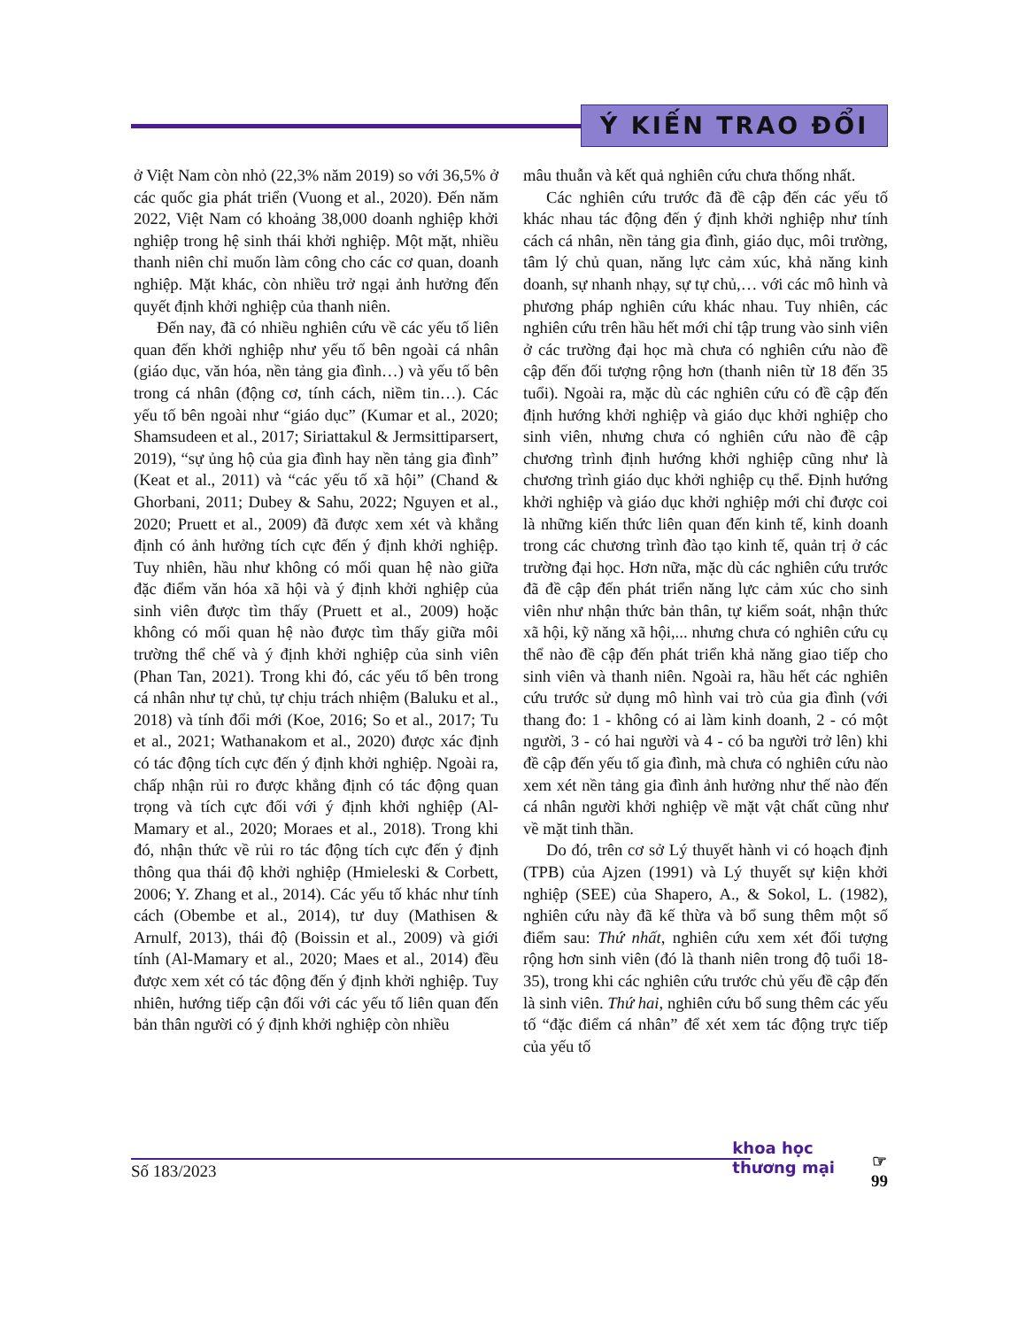Ý KIẾN TRAO ĐỔI
ở Việt Nam còn nhỏ (22,3% năm 2019) so với 36,5% ở các quốc gia phát triển (Vuong et al., 2020). Đến năm 2022, Việt Nam có khoảng 38,000 doanh nghiệp khởi nghiệp trong hệ sinh thái khởi nghiệp. Một mặt, nhiều thanh niên chỉ muốn làm công cho các cơ quan, doanh nghiệp. Mặt khác, còn nhiều trở ngại ảnh hưởng đến quyết định khởi nghiệp của thanh niên.
Đến nay, đã có nhiều nghiên cứu về các yếu tố liên quan đến khởi nghiệp như yếu tố bên ngoài cá nhân (giáo dục, văn hóa, nền tảng gia đình…) và yếu tố bên trong cá nhân (động cơ, tính cách, niềm tin…). Các yếu tố bên ngoài như “giáo dục” (Kumar et al., 2020; Shamsudeen et al., 2017; Siriattakul & Jermsittiparsert, 2019), “sự ủng hộ của gia đình hay nền tảng gia đình” (Keat et al., 2011) và “các yếu tố xã hội” (Chand & Ghorbani, 2011; Dubey & Sahu, 2022; Nguyen et al., 2020; Pruett et al., 2009) đã được xem xét và khẳng định có ảnh hưởng tích cực đến ý định khởi nghiệp. Tuy nhiên, hầu như không có mối quan hệ nào giữa đặc điểm văn hóa xã hội và ý định khởi nghiệp của sinh viên được tìm thấy (Pruett et al., 2009) hoặc không có mối quan hệ nào được tìm thấy giữa môi trường thể chế và ý định khởi nghiệp của sinh viên (Phan Tan, 2021). Trong khi đó, các yếu tố bên trong cá nhân như tự chủ, tự chịu trách nhiệm (Baluku et al., 2018) và tính đổi mới (Koe, 2016; So et al., 2017; Tu et al., 2021; Wathanakom et al., 2020) được xác định có tác động tích cực đến ý định khởi nghiệp. Ngoài ra, chấp nhận rủi ro được khẳng định có tác động quan trọng và tích cực đối với ý định khởi nghiệp (Al-Mamary et al., 2020; Moraes et al., 2018). Trong khi đó, nhận thức về rủi ro tác động tích cực đến ý định thông qua thái độ khởi nghiệp (Hmieleski & Corbett, 2006; Y. Zhang et al., 2014). Các yếu tố khác như tính cách (Obembe et al., 2014), tư duy (Mathisen & Arnulf, 2013), thái độ (Boissin et al., 2009) và giới tính (Al-Mamary et al., 2020; Maes et al., 2014) đều được xem xét có tác động đến ý định khởi nghiệp. Tuy nhiên, hướng tiếp cận đối với các yếu tố liên quan đến bản thân người có ý định khởi nghiệp còn nhiều
mâu thuẫn và kết quả nghiên cứu chưa thống nhất.
Các nghiên cứu trước đã đề cập đến các yếu tố khác nhau tác động đến ý định khởi nghiệp như tính cách cá nhân, nền tảng gia đình, giáo dục, môi trường, tâm lý chủ quan, năng lực cảm xúc, khả năng kinh doanh, sự nhanh nhạy, sự tự chủ,… với các mô hình và phương pháp nghiên cứu khác nhau. Tuy nhiên, các nghiên cứu trên hầu hết mới chỉ tập trung vào sinh viên ở các trường đại học mà chưa có nghiên cứu nào đề cập đến đối tượng rộng hơn (thanh niên từ 18 đến 35 tuổi). Ngoài ra, mặc dù các nghiên cứu có đề cập đến định hướng khởi nghiệp và giáo dục khởi nghiệp cho sinh viên, nhưng chưa có nghiên cứu nào đề cập chương trình định hướng khởi nghiệp cũng như là chương trình giáo dục khởi nghiệp cụ thể. Định hướng khởi nghiệp và giáo dục khởi nghiệp mới chỉ được coi là những kiến thức liên quan đến kinh tế, kinh doanh trong các chương trình đào tạo kinh tế, quản trị ở các trường đại học. Hơn nữa, mặc dù các nghiên cứu trước đã đề cập đến phát triển năng lực cảm xúc cho sinh viên như nhận thức bản thân, tự kiểm soát, nhận thức xã hội, kỹ năng xã hội,... nhưng chưa có nghiên cứu cụ thể nào đề cập đến phát triển khả năng giao tiếp cho sinh viên và thanh niên. Ngoài ra, hầu hết các nghiên cứu trước sử dụng mô hình vai trò của gia đình (với thang đo: 1 - không có ai làm kinh doanh, 2 - có một người, 3 - có hai người và 4 - có ba người trở lên) khi đề cập đến yếu tố gia đình, mà chưa có nghiên cứu nào xem xét nền tảng gia đình ảnh hưởng như thế nào đến cá nhân người khởi nghiệp về mặt vật chất cũng như về mặt tinh thần.
Do đó, trên cơ sở Lý thuyết hành vi có hoạch định (TPB) của Ajzen (1991) và Lý thuyết sự kiện khởi nghiệp (SEE) của Shapero, A., & Sokol, L. (1982), nghiên cứu này đã kế thừa và bổ sung thêm một số điểm sau: Thứ nhất, nghiên cứu xem xét đối tượng rộng hơn sinh viên (đó là thanh niên trong độ tuổi 18-35), trong khi các nghiên cứu trước chủ yếu đề cập đến là sinh viên. Thứ hai, nghiên cứu bổ sung thêm các yếu tố “đặc điểm cá nhân” để xét xem tác động trực tiếp của yếu tố
Số 183/2023
khoa học
thương mại
☞
99